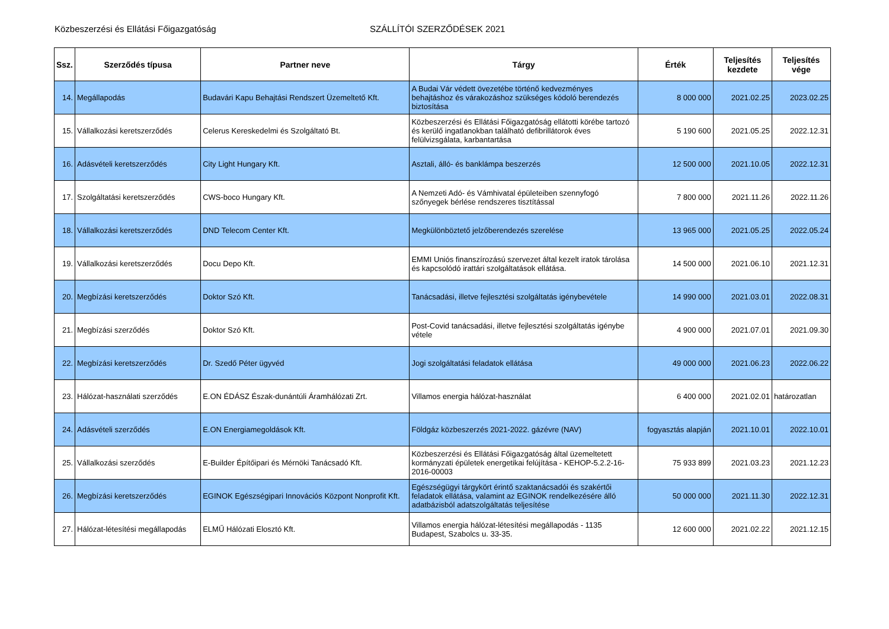Közbeszerzési és Ellátási Főigazgatóság SZÁLLÍTÓI SZERZŐDÉSEK 2021
| Ssz. | Szerződés típusa | Partner neve | Tárgy | Érték | Teljesítés kezdete | Teljesítés vége |
| --- | --- | --- | --- | --- | --- | --- |
| 14. | Megállapodás | Budavári Kapu Behajtási Rendszert Üzemeltető Kft. | A Budai Vár védett övezetébe történő kedvezményes behajtáshoz és várakozáshoz szükséges kódoló berendezés biztosítása | 8 000 000 | 2021.02.25 | 2023.02.25 |
| 15. | Vállalkozási keretszerződés | Celerus Kereskedelmi és Szolgáltató Bt. | Közbeszerzési és Ellátási Főigazgatóság ellátotti körébe tartozó és kerülő ingatlanokban található defibrillátorok éves felülvizsgálata, karbantartása | 5 190 600 | 2021.05.25 | 2022.12.31 |
| 16. | Adásvételi keretszerződés | City Light Hungary Kft. | Asztali, álló- és banklámpa beszerzés | 12 500 000 | 2021.10.05 | 2022.12.31 |
| 17. | Szolgáltatási keretszerződés | CWS-boco Hungary Kft. | A Nemzeti Adó- és Vámhivatal épületeiben szennyfogó szőnyegek bérlése rendszeres tisztítással | 7 800 000 | 2021.11.26 | 2022.11.26 |
| 18. | Vállalkozási keretszerződés | DND Telecom Center Kft. | Megkülönböztető jelzőberendezés szerelése | 13 965 000 | 2021.05.25 | 2022.05.24 |
| 19. | Vállalkozási keretszerződés | Docu Depo Kft. | EMMI Uniós finanszírozású szervezet által kezelt iratok tárolása és kapcsolódó irattári szolgáltatások ellátása. | 14 500 000 | 2021.06.10 | 2021.12.31 |
| 20. | Megbízási keretszerződés | Doktor Szó Kft. | Tanácsadási, illetve fejlesztési szolgáltatás igénybevétele | 14 990 000 | 2021.03.01 | 2022.08.31 |
| 21. | Megbízási szerződés | Doktor Szó Kft. | Post-Covid tanácsadási, illetve fejlesztési szolgáltatás igénybe vétele | 4 900 000 | 2021.07.01 | 2021.09.30 |
| 22. | Megbízási keretszerződés | Dr. Szedő Péter ügyvéd | Jogi szolgáltatási feladatok ellátása | 49 000 000 | 2021.06.23 | 2022.06.22 |
| 23. | Hálózat-használati szerződés | E.ON ÉDÁSZ Észak-dunántúli Áramhálózati Zrt. | Villamos energia hálózat-használat | 6 400 000 | 2021.02.01 | határozatlan |
| 24. | Adásvételi szerződés | E.ON Energiamegoldások Kft. | Földgáz közbeszerzés 2021-2022. gázévre (NAV) | fogyasztás alapján | 2021.10.01 | 2022.10.01 |
| 25. | Vállalkozási szerződés | E-Builder Építőipari és Mérnöki Tanácsadó Kft. | Közbeszerzési és Ellátási Főigazgatóság által üzemeltetett kormányzati épületek energetikai felújítása - KEHOP-5.2.2-16-2016-00003 | 75 933 899 | 2021.03.23 | 2021.12.23 |
| 26. | Megbízási keretszerződés | EGINOK Egészségipari Innovációs Központ Nonprofit Kft. | Egészségügyi tárgykört érintő szaktanácsadói és szakértői feladatok ellátása, valamint az EGINOK rendelkezésére álló adatbázisból adatszolgáltatás teljesítése | 50 000 000 | 2021.11.30 | 2022.12.31 |
| 27. | Hálózat-létesítési megállapodás | ELMŰ Hálózati Elosztó Kft. | Villamos energia hálózat-létesítési megállapodás - 1135 Budapest, Szabolcs u. 33-35. | 12 600 000 | 2021.02.22 | 2021.12.15 |